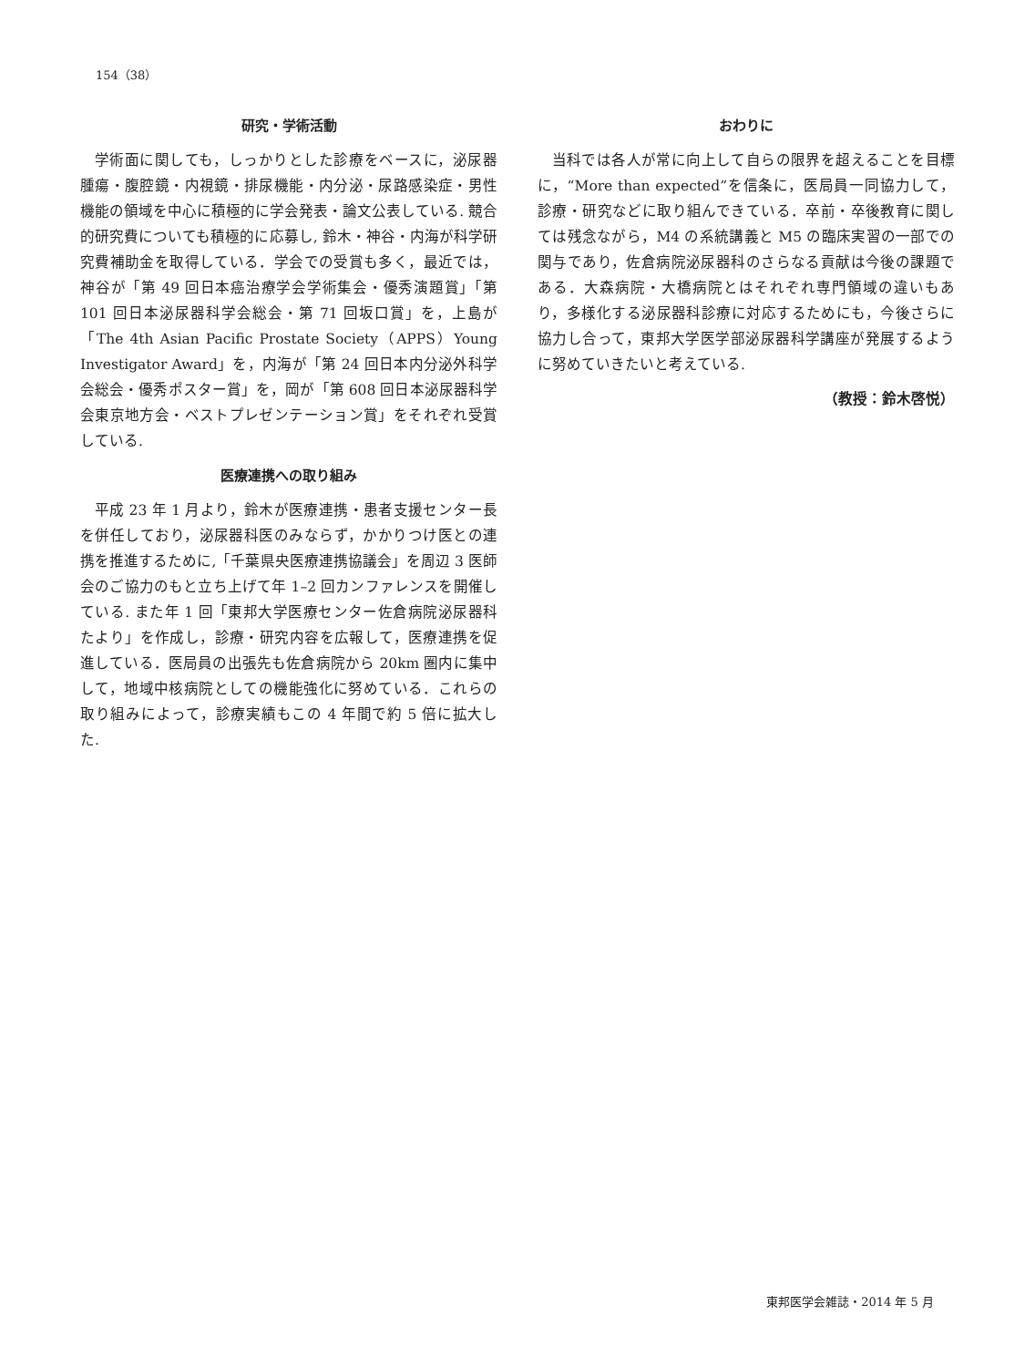154（38）
研究・学術活動
学術面に関しても，しっかりとした診療をベースに，泌尿器腫瘍・腹腔鏡・内視鏡・排尿機能・内分泌・尿路感染症・男性機能の領域を中心に積極的に学会発表・論文公表している. 競合的研究費についても積極的に応募し, 鈴木・神谷・内海が科学研究費補助金を取得している．学会での受賞も多く，最近では，神谷が「第 49 回日本癌治療学会学術集会・優秀演題賞」「第 101 回日本泌尿器科学会総会・第 71 回坂口賞」を，上島が「The 4th Asian Pacific Prostate Society（APPS）Young Investigator Award」を，内海が「第 24 回日本内分泌外科学会総会・優秀ポスター賞」を，岡が「第 608 回日本泌尿器科学会東京地方会・ベストプレゼンテーション賞」をそれぞれ受賞している.
医療連携への取り組み
平成 23 年 1 月より，鈴木が医療連携・患者支援センター長を併任しており，泌尿器科医のみならず，かかりつけ医との連携を推進するために,「千葉県央医療連携協議会」を周辺 3 医師会のご協力のもと立ち上げて年 1–2 回カンファレンスを開催している. また年 1 回「東邦大学医療センター佐倉病院泌尿器科たより」を作成し，診療・研究内容を広報して，医療連携を促進している．医局員の出張先も佐倉病院から 20km 圏内に集中して，地域中核病院としての機能強化に努めている．これらの取り組みによって，診療実績もこの 4 年間で約 5 倍に拡大した.
おわりに
当科では各人が常に向上して自らの限界を超えることを目標に，“More than expected”を信条に，医局員一同協力して，診療・研究などに取り組んできている．卒前・卒後教育に関しては残念ながら，M4 の系統講義と M5 の臨床実習の一部での関与であり，佐倉病院泌尿器科のさらなる貢献は今後の課題である．大森病院・大橋病院とはそれぞれ専門領域の違いもあり，多様化する泌尿器科診療に対応するためにも，今後さらに協力し合って，東邦大学医学部泌尿器科学講座が発展するように努めていきたいと考えている.
（教授：鈴木啓悦）
東邦医学会雑誌・2014 年 5 月